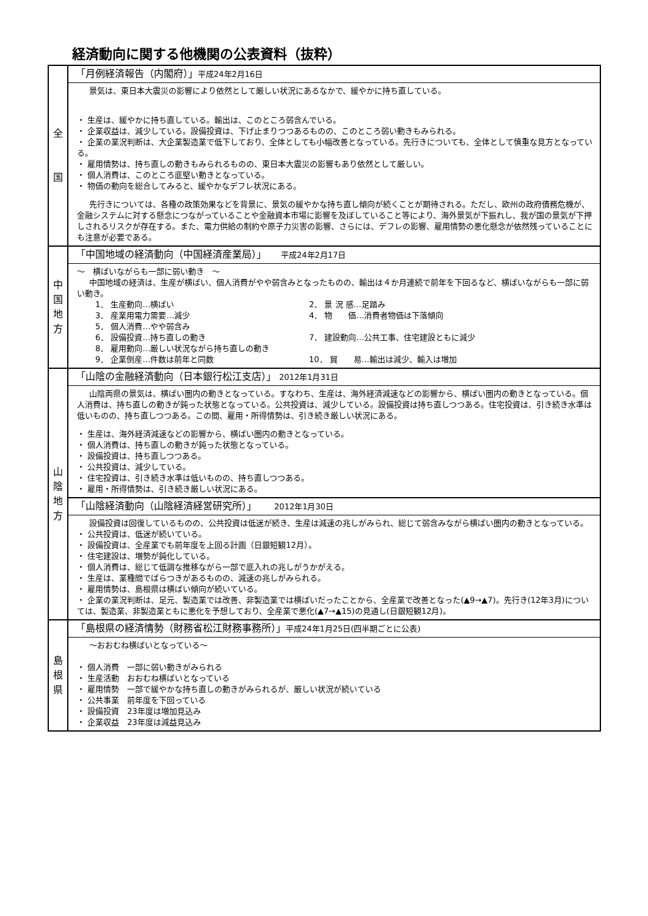経済動向に関する他機関の公表資料（抜粋）
| 全 国 | 「月例経済報告（内閣府）」 平成24年2月16日 景気は、東日本大震災の影響により依然として厳しい状況にあるなかで、緩やかに持ち直している。 ・ 生産は、緩やかに持ち直している。輸出は、このところ弱含んでいる。 ・ 企業収益は、減少している。設備投資は、下げ止まりつつあるものの、このところ弱い動きもみられる。 ・ 企業の業況判断は、大企業製造業で低下しており、全体としても小幅改善となっている。先行きについても、全体として慎重な見方となっている。 ・ 雇用情勢は、持ち直しの動きもみられるものの、東日本大震災の影響もあり依然として厳しい。 ・ 個人消費は、このところ底堅い動きとなっている。 ・ 物価の動向を総合してみると、緩やかなデフレ状況にある。 先行きについては、各種の政策効果などを背景に、景気の緩やかな持ち直し傾向が続くことが期待される。ただし、欧州の政府債務危機が、金融システムに対する懸念につながっていることや金融資本市場に影響を及ぼしていること等により、海外景気が下振れし、我が国の景気が下押しされるリスクが存在する。また、電力供給の制約や原子力災害の影響、さらには、デフレの影響、雇用情勢の悪化懸念が依然残っていることにも注意が必要である。 |
| 中 国 地 方 | 「中国地域の経済動向（中国経済産業局）」 平成24年2月17日 ～ 横ばいながらも一部に弱い動き ～ 中国地域の経済は、生産が横ばい、個人消費がやや弱含みとなったものの、輸出は４か月連続で前年を下回るなど、横ばいながらも一部に弱い動き。 1． 生産動向…横ばい 2． 景 況 感…足踏み 3． 産業用電力需要…減少 4． 物 価…消費者物価は下落傾向 5． 個人消費…やや弱含み 6． 設備投資…持ち直しの動き 7． 建設動向…公共工事、住宅建設ともに減少 8． 雇用動向…厳しい状況ながら持ち直しの動き 9． 企業倒産…件数は前年と同数 10． 貿 易…輸出は減少、輸入は増加 |
| 山 陰 地 方 | 「山陰の金融経済動向（日本銀行松江支店）」 2012年1月31日 山陰両県の景気は、横ばい圏内の動きとなっている。すなわち、生産は、海外経済減速などの影響から、横ばい圏内の動きとなっている。個人消費は、持ち直しの動きが鈍った状態となっている。公共投資は、減少している。設備投資は持ち直しつつある。住宅投資は、引き続き水準は低いものの、持ち直しつつある。この間、雇用・所得情勢は、引き続き厳しい状況にある。 ・ 生産は、海外経済減速などの影響から、横ばい圏内の動きとなっている。 ・ 個人消費は、持ち直しの動きが鈍った状態となっている。 ・ 設備投資は、持ち直しつつある。 ・ 公共投資は、減少している。 ・ 住宅投資は、引き続き水準は低いものの、持ち直しつつある。 ・ 雇用・所得情勢は、引き続き厳しい状況にある。 |
| | 「山陰経済動向（山陰経済経営研究所）」 2012年1月30日 設備投資は回復しているものの、公共投資は低迷が続き、生産は減速の兆しがみられ、総じて弱含みながら横ばい圏内の動きとなっている。 ・ 公共投資は、低迷が続いている。 ・ 設備投資は、全産業でも前年度を上回る計画（日銀短観12月）。 ・ 住宅建設は、増勢が鈍化している。 ・ 個人消費は、総じて低調な推移ながら一部で底入れの兆しがうかがえる。 ・ 生産は、業種間でばらつきがあるものの、減速の兆しがみられる。 ・ 雇用情勢は、島根県は横ばい傾向が続いている。 ・ 企業の業況判断は、足元、製造業では改善、非製造業では横ばいだったことから、全産業で改善となった(▲9→▲7)。先行き(12年3月)については、製造業、非製造業ともに悪化を予想しており、全産業で悪化(▲7→▲15)の見通し(日銀短観12月)。 |
| 島 根 県 | 「島根県の経済情勢（財務省松江財務事務所）」 平成24年1月25日(四半期ごとに公表) ～おおむね横ばいとなっている～ ・ 個人消費 一部に弱い動きがみられる ・ 生産活動 おおむね横ばいとなっている ・ 雇用情勢 一部で緩やかな持ち直しの動きがみられるが、厳しい状況が続いている ・ 公共事業 前年度を下回っている ・ 設備投資 23年度は増加見込み ・ 企業収益 23年度は減益見込み |